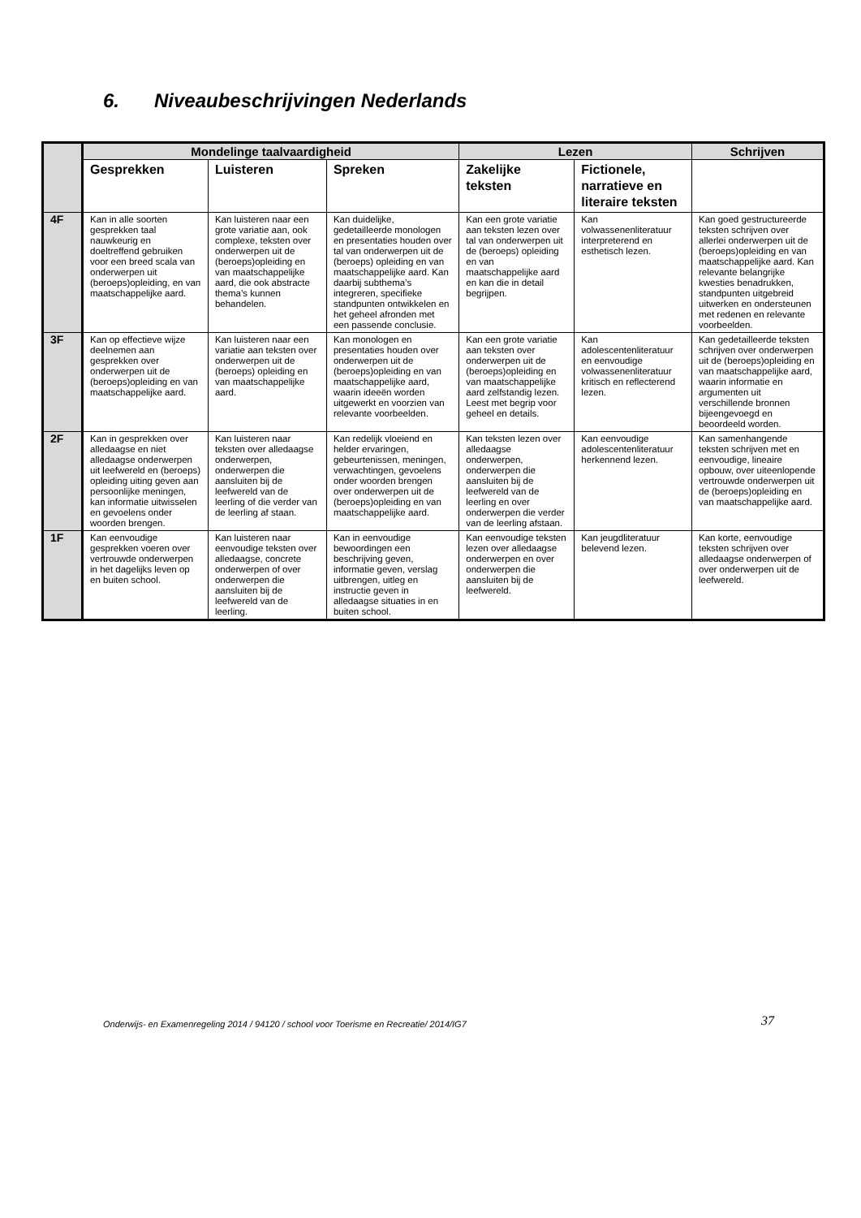6. Niveaubeschrijvingen Nederlands
| | Mondelinge taalvaardigheid | | | Lezen | | Schrijven |
| --- | --- | --- | --- | --- | --- | --- |
| | Gesprekken | Luisteren | Spreken | Zakelijke teksten | Fictionele, narratieve en literaire teksten | |
| 4F | Kan in alle soorten gesprekken taal nauwkeurig en doeltreffend gebruiken voor een breed scala van onderwerpen uit (beroeps)opleiding, en van maatschappelijke aard. | Kan luisteren naar een grote variatie aan, ook complexe, teksten over onderwerpen uit de (beroeps)opleiding en van maatschappelijke aard, die ook abstracte thema’s kunnen behandelen. | Kan duidelijke, gedetailleerde monologen en presentaties houden over tal van onderwerpen uit de (beroeps) opleiding en van maatschappelijke aard. Kan daarbij subthema’s integreren, specifieke standpunten ontwikkelen en het geheel afronden met een passende conclusie. | Kan een grote variatie aan teksten lezen over tal van onderwerpen uit de (beroeps) opleiding en van maatschappelijke aard en kan die in detail begrijpen. | Kan volwassenenliteratuur interpreterend en esthetisch lezen. | Kan goed gestructureerde teksten schrijven over allerlei onderwerpen uit de (beroeps)opleiding en van maatschappelijke aard. Kan relevante belangrijke kwesties benadrukken, standpunten uitgebreid uitwerken en ondersteunen met redenen en relevante voorbeelden. |
| 3F | Kan op effectieve wijze deelnemen aan gesprekken over onderwerpen uit de (beroeps)opleiding en van maatschappelijke aard. | Kan luisteren naar een variatie aan teksten over onderwerpen uit de (beroeps) opleiding en van maatschappelijke aard. | Kan monologen en presentaties houden over onderwerpen uit de (beroeps)opleiding en van maatschappelijke aard, waarin ideeën worden uitgewerkt en voorzien van relevante voorbeelden. | Kan een grote variatie aan teksten over onderwerpen uit de (beroeps)opleiding en van maatschappelijke aard zelfstandig lezen. Leest met begrip voor geheel en details. | Kan adolescentenliteratuur en eenvoudige volwassenenliteratuur kritisch en reflecterend lezen. | Kan gedetailleerde teksten schrijven over onderwerpen uit de (beroeps)opleiding en van maatschappelijke aard, waarin informatie en argumenten uit verschillende bronnen bijeengevoegd en beoordeeld worden. |
| 2F | Kan in gesprekken over alledaagse en niet alledaagse onderwerpen uit leefwereld en (beroeps) opleiding uiting geven aan persoonlijke meningen, kan informatie uitwisselen en gevoelens onder woorden brengen. | Kan luisteren naar teksten over alledaagse onderwerpen, onderwerpen die aansluiten bij de leefwereld van de leerling of die verder van de leerling af staan. | Kan redelijk vloeiend en helder ervaringen, gebeurtenissen, meningen, verwachtingen, gevoelens onder woorden brengen over onderwerpen uit de (beroeps)opleiding en van maatschappelijke aard. | Kan teksten lezen over alledaagse onderwerpen, onderwerpen die aansluiten bij de leefwereld van de leerling en over onderwerpen die verder van de leerling afstaan. | Kan eenvoudige adolescentenliteratuur herkennend lezen. | Kan samenhangende teksten schrijven met en eenvoudige, lineaire opbouw, over uiteenlopende vertrouwde onderwerpen uit de (beroeps)opleiding en van maatschappelijke aard. |
| 1F | Kan eenvoudige gesprekken voeren over vertrouwde onderwerpen in het dagelijks leven op en buiten school. | Kan luisteren naar eenvoudige teksten over alledaagse, concrete onderwerpen of over onderwerpen die aansluiten bij de leefwereld van de leerling. | Kan in eenvoudige bewoordingen een beschrijving geven, informatie geven, verslag uitbrengen, uitleg en instructie geven in alledaagse situaties in en buiten school. | Kan eenvoudige teksten lezen over alledaagse onderwerpen en over onderwerpen die aansluiten bij de leefwereld. | Kan jeugdliteratuur belevend lezen. | Kan korte, eenvoudige teksten schrijven over alledaagse onderwerpen of over onderwerpen uit de leefwereld. |
Onderwijs- en Examenregeling 2014 / 94120 / school voor Toerisme en Recreatie/ 2014/IG7
37